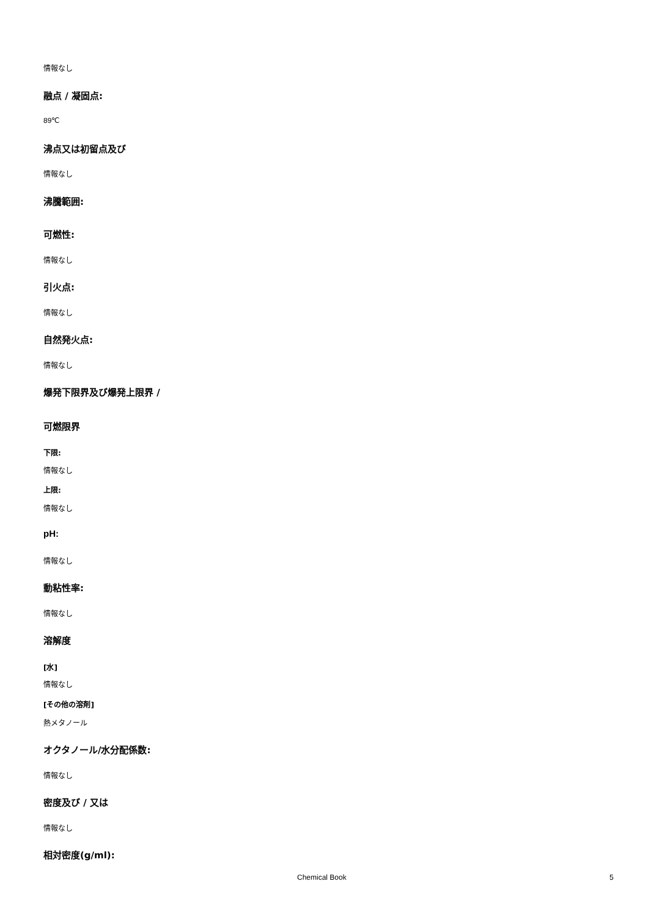情報なし
融点 / 凝固点:
89℃
沸点又は初留点及び
情報なし
沸騰範囲:
可燃性:
情報なし
引火点:
情報なし
自然発火点:
情報なし
爆発下限界及び爆発上限界 /
可燃限界
下限:
情報なし
上限:
情報なし
pH:
情報なし
動粘性率:
情報なし
溶解度
[水]
情報なし
[その他の溶剤]
熱メタノール
オクタノール/水分配係数:
情報なし
密度及び / 又は
情報なし
相対密度(g/ml):
Chemical Book 5